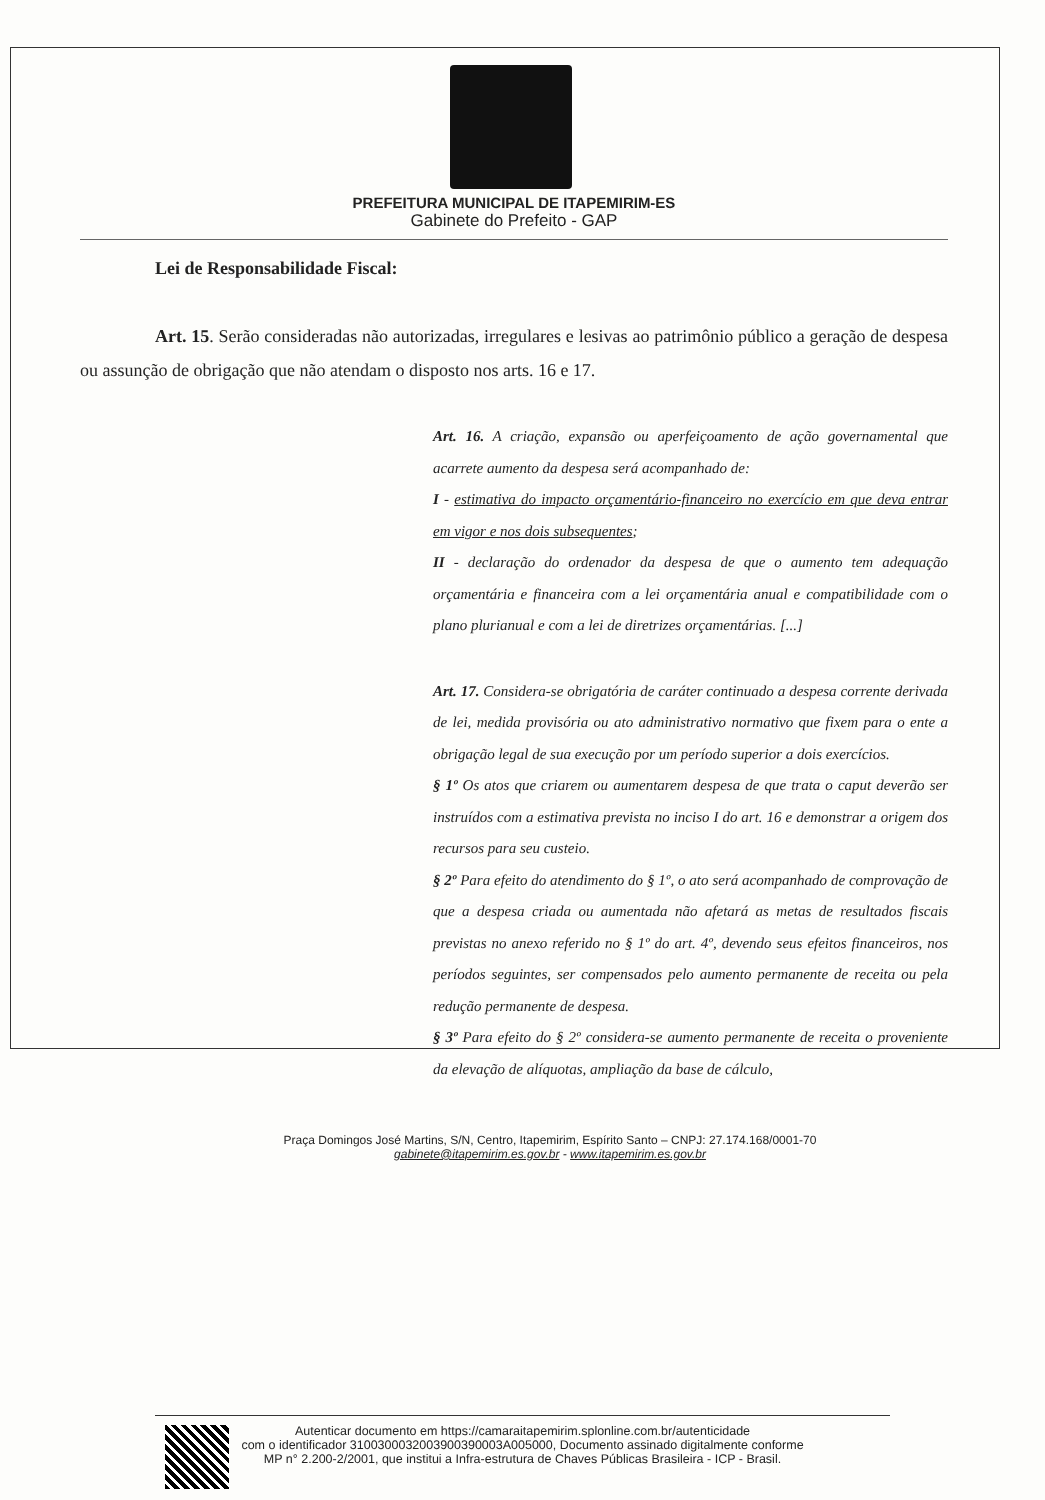PREFEITURA MUNICIPAL DE ITAPEMIRIM-ES
Gabinete do Prefeito - GAP
Lei de Responsabilidade Fiscal:
Art. 15. Serão consideradas não autorizadas, irregulares e lesivas ao patrimônio público a geração de despesa ou assunção de obrigação que não atendam o disposto nos arts. 16 e 17.
Art. 16. A criação, expansão ou aperfeiçoamento de ação governamental que acarrete aumento da despesa será acompanhado de:
I - estimativa do impacto orçamentário-financeiro no exercício em que deva entrar em vigor e nos dois subsequentes;
II - declaração do ordenador da despesa de que o aumento tem adequação orçamentária e financeira com a lei orçamentária anual e compatibilidade com o plano plurianual e com a lei de diretrizes orçamentárias. [...]
Art. 17. Considera-se obrigatória de caráter continuado a despesa corrente derivada de lei, medida provisória ou ato administrativo normativo que fixem para o ente a obrigação legal de sua execução por um período superior a dois exercícios.
§ 1º Os atos que criarem ou aumentarem despesa de que trata o caput deverão ser instruídos com a estimativa prevista no inciso I do art. 16 e demonstrar a origem dos recursos para seu custeio.
§ 2º Para efeito do atendimento do § 1º, o ato será acompanhado de comprovação de que a despesa criada ou aumentada não afetará as metas de resultados fiscais previstas no anexo referido no § 1º do art. 4º, devendo seus efeitos financeiros, nos períodos seguintes, ser compensados pelo aumento permanente de receita ou pela redução permanente de despesa.
§ 3º Para efeito do § 2º considera-se aumento permanente de receita o proveniente da elevação de alíquotas, ampliação da base de cálculo,
Praça Domingos José Martins, S/N, Centro, Itapemirim, Espírito Santo – CNPJ: 27.174.168/0001-70
gabinete@itapemirim.es.gov.br - www.itapemirim.es.gov.br
Autenticar documento em https://camaraitapemirim.splonline.com.br/autenticidade
com o identificador 3100300032003900390003A005000, Documento assinado digitalmente conforme
MP n° 2.200-2/2001, que institui a Infra-estrutura de Chaves Públicas Brasileira - ICP - Brasil.